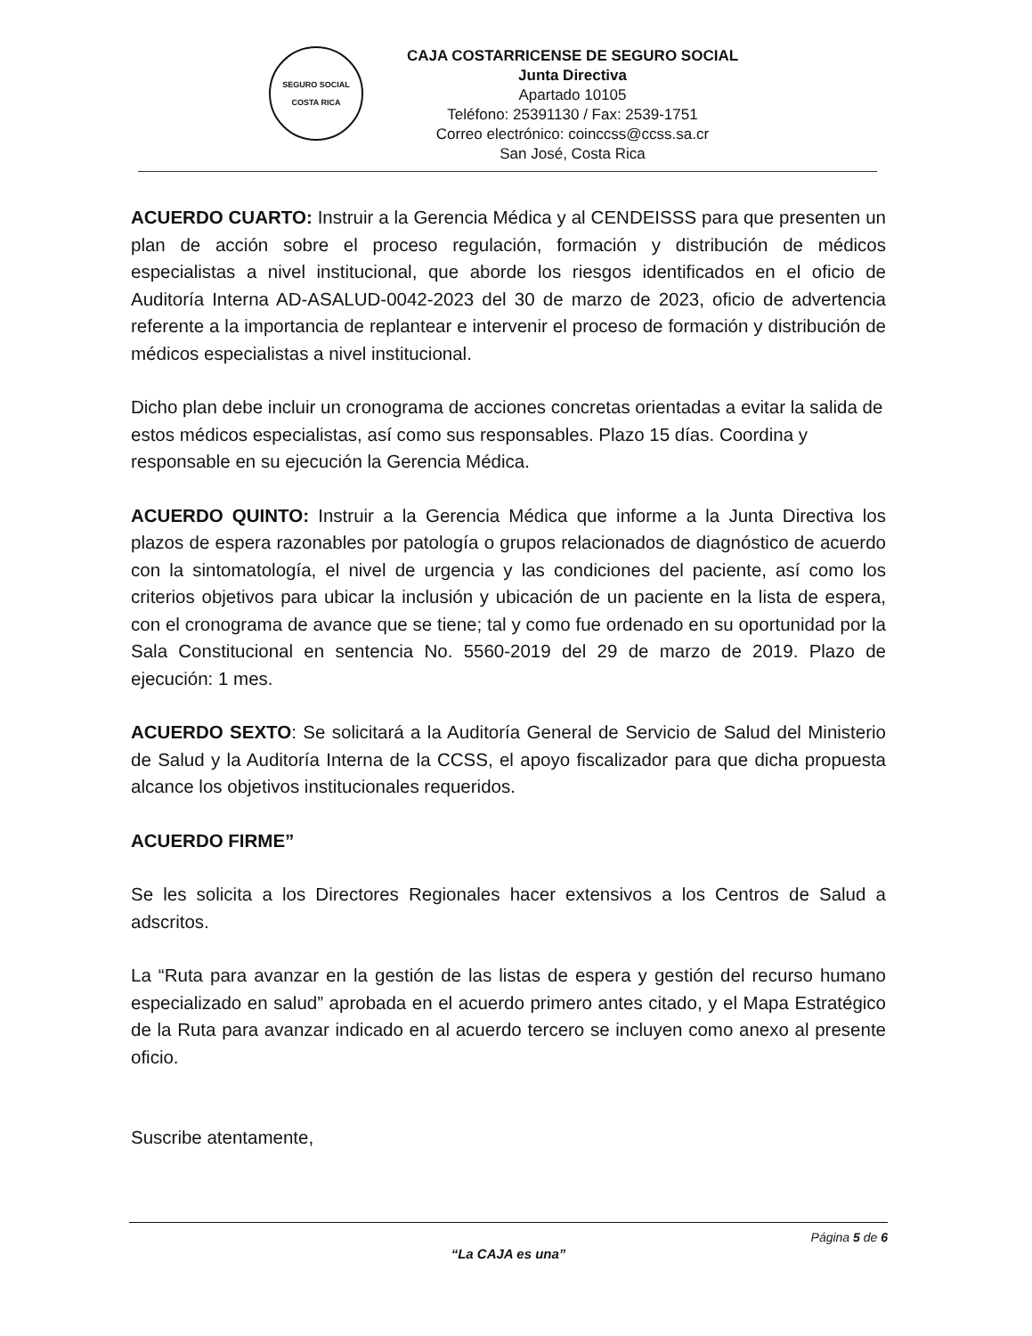SEGURO SOCIAL
COSTA RICA
CAJA COSTARRICENSE DE SEGURO SOCIAL
Junta Directiva
Apartado 10105
Teléfono: 25391130 / Fax: 2539-1751
Correo electrónico: coinccss@ccss.sa.cr
San José, Costa Rica
ACUERDO CUARTO: Instruir a la Gerencia Médica y al CENDEISSS para que presenten un plan de acción sobre el proceso regulación, formación y distribución de médicos especialistas a nivel institucional, que aborde los riesgos identificados en el oficio de Auditoría Interna AD-ASALUD-0042-2023 del 30 de marzo de 2023, oficio de advertencia referente a la importancia de replantear e intervenir el proceso de formación y distribución de médicos especialistas a nivel institucional.
Dicho plan debe incluir un cronograma de acciones concretas orientadas a evitar la salida de estos médicos especialistas, así como sus responsables. Plazo 15 días. Coordina y responsable en su ejecución la Gerencia Médica.
ACUERDO QUINTO: Instruir a la Gerencia Médica que informe a la Junta Directiva los plazos de espera razonables por patología o grupos relacionados de diagnóstico de acuerdo con la sintomatología, el nivel de urgencia y las condiciones del paciente, así como los criterios objetivos para ubicar la inclusión y ubicación de un paciente en la lista de espera, con el cronograma de avance que se tiene; tal y como fue ordenado en su oportunidad por la Sala Constitucional en sentencia No. 5560-2019 del 29 de marzo de 2019. Plazo de ejecución: 1 mes.
ACUERDO SEXTO: Se solicitará a la Auditoría General de Servicio de Salud del Ministerio de Salud y la Auditoría Interna de la CCSS, el apoyo fiscalizador para que dicha propuesta alcance los objetivos institucionales requeridos.
ACUERDO FIRME”
Se les solicita a los Directores Regionales hacer extensivos a los Centros de Salud a adscritos.
La “Ruta para avanzar en la gestión de las listas de espera y gestión del recurso humano especializado en salud” aprobada en el acuerdo primero antes citado, y el Mapa Estratégico de la Ruta para avanzar indicado en al acuerdo tercero se incluyen como anexo al presente oficio.
Suscribe atentamente,
Página 5 de 6
“La CAJA es una”